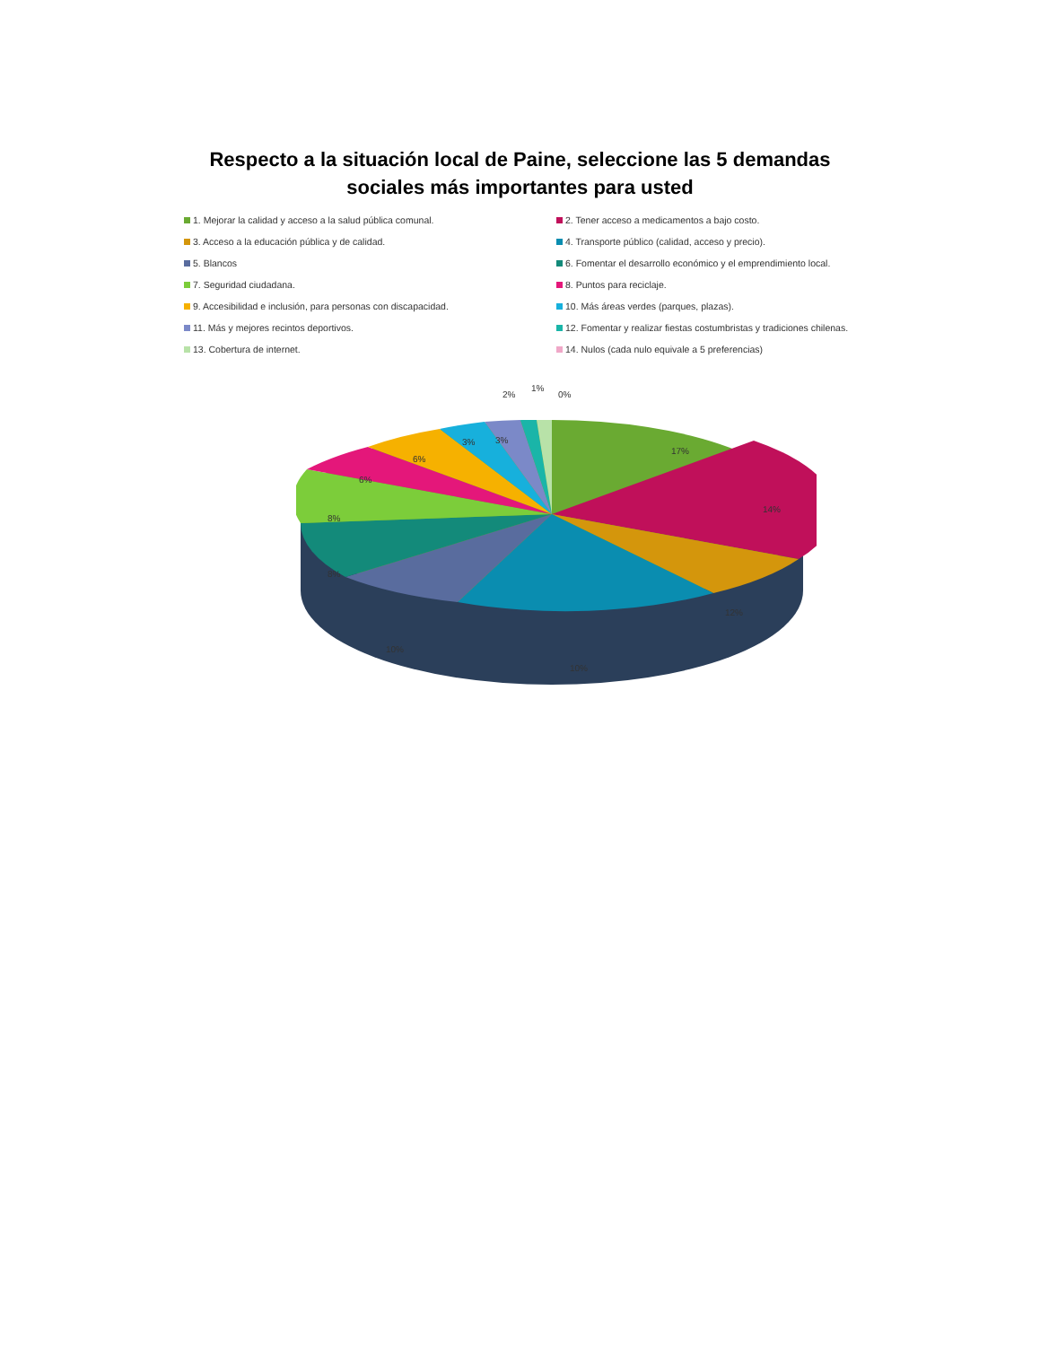Respecto a la situación local de Paine, seleccione las 5 demandas
sociales más importantes para usted
1. Mejorar la calidad y acceso a la salud pública comunal.
2. Tener acceso a medicamentos a bajo costo.
3. Acceso a la educación pública y de calidad.
4. Transporte público (calidad, acceso y precio).
5. Blancos
6. Fomentar el desarrollo económico y el emprendimiento local.
7. Seguridad ciudadana.
8. Puntos para reciclaje.
9. Accesibilidad e inclusión, para personas con discapacidad.
10. Más áreas verdes (parques, plazas).
11. Más y mejores recintos deportivos.
12. Fomentar y realizar fiestas costumbristas y tradiciones chilenas.
13. Cobertura de internet.
14. Nulos (cada nulo equivale a 5 preferencias)
17%
14%
12%
10%
10%
8%
8%
6%
6%
3%
3%
2%
1%
0%